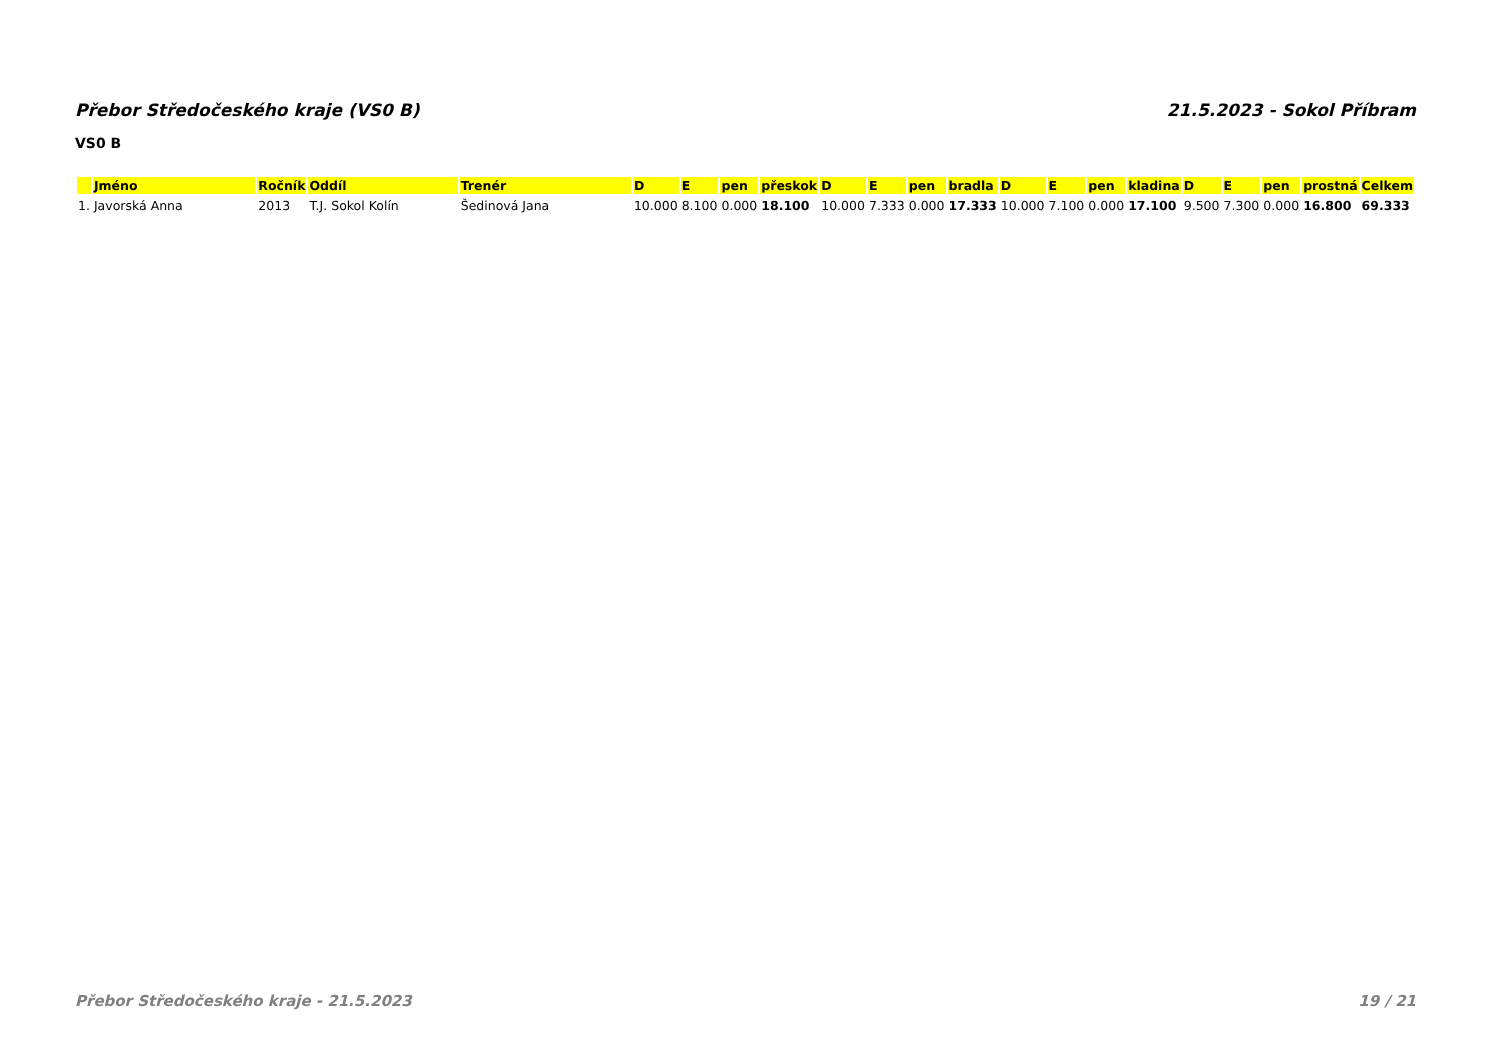Přebor Středočeského kraje (VS0 B) 21.5.2023 - Sokol Příbram
VS0 B
| | Jméno | Ročník | Oddíl | Trenér | D | E | pen | přeskok | D | E | pen | bradla | D | E | pen | kladina | D | E | pen | prostná | Celkem |
| --- | --- | --- | --- | --- | --- | --- | --- | --- | --- | --- | --- | --- | --- | --- | --- | --- | --- | --- | --- | --- | --- |
| 1. | Javorská Anna | 2013 | T.J. Sokol Kolín | Šedinová Jana | 10.000 | 8.100 | 0.000 | 18.100 | 10.000 | 7.333 | 0.000 | 17.333 | 10.000 | 7.100 | 0.000 | 17.100 | 9.500 | 7.300 | 0.000 | 16.800 | 69.333 |
Přebor Středočeského kraje - 21.5.2023 19 / 21